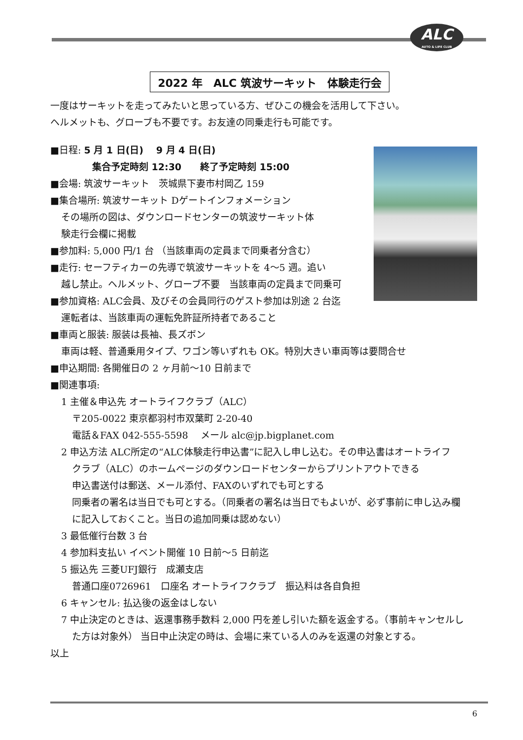ALC
AUTO & LIFE CLUB
2022 年　ALC 筑波サーキット　体験走行会
一度はサーキットを走ってみたいと思っている方、ぜひこの機会を活用して下さい。
ヘルメットも、グローブも不要です。お友達の同乗走行も可能です。
■日程: 5 月 1 日(日)　 9 月 4 日(日)
集合予定時刻 12:30　　終了予定時刻 15:00
■会場: 筑波サーキット　茨城県下妻市村岡乙 159
■集合場所: 筑波サーキット Dゲートインフォメーション
その場所の図は、ダウンロードセンターの筑波サーキット体
験走行会欄に掲載
■参加料: 5,000 円/1 台 （当該車両の定員まで同乗者分含む）
■走行: セーフティカーの先導で筑波サーキットを 4～5 週。追い
越し禁止。ヘルメット、グローブ不要　当該車両の定員まで同乗可
■参加資格: ALC会員、及びその会員同行のゲスト参加は別途 2 台迄
運転者は、当該車両の運転免許証所持者であること
■車両と服装: 服装は長袖、長ズボン
車両は軽、普通乗用タイプ、ワゴン等いずれも OK。特別大きい車両等は要問合せ
■申込期間: 各開催日の 2 ヶ月前～10 日前まで
■関連事項:
1 主催＆申込先 オートライフクラブ（ALC）
〒205-0022 東京都羽村市双葉町 2-20-40
電話＆FAX 042-555-5598　 メール alc@jp.bigplanet.com
2 申込方法 ALC所定の“ALC体験走行申込書”に記入し申し込む。その申込書はオートライフ
クラブ（ALC）のホームページのダウンロードセンターからプリントアウトできる
申込書送付は郵送、メール添付、FAXのいずれでも可とする
同乗者の署名は当日でも可とする。（同乗者の署名は当日でもよいが、必ず事前に申し込み欄
に記入しておくこと。当日の追加同乗は認めない）
3 最低催行台数 3 台
4 参加料支払い イベント開催 10 日前～5 日前迄
5 振込先 三菱UFJ銀行　成瀬支店
普通口座0726961　口座名 オートライフクラブ　振込料は各自負担
6 キャンセル: 払込後の返金はしない
7 中止決定のときは、返還事務手数料 2,000 円を差し引いた額を返金する。（事前キャンセルし
た方は対象外） 当日中止決定の時は、会場に来ている人のみを返還の対象とする。
以上
6